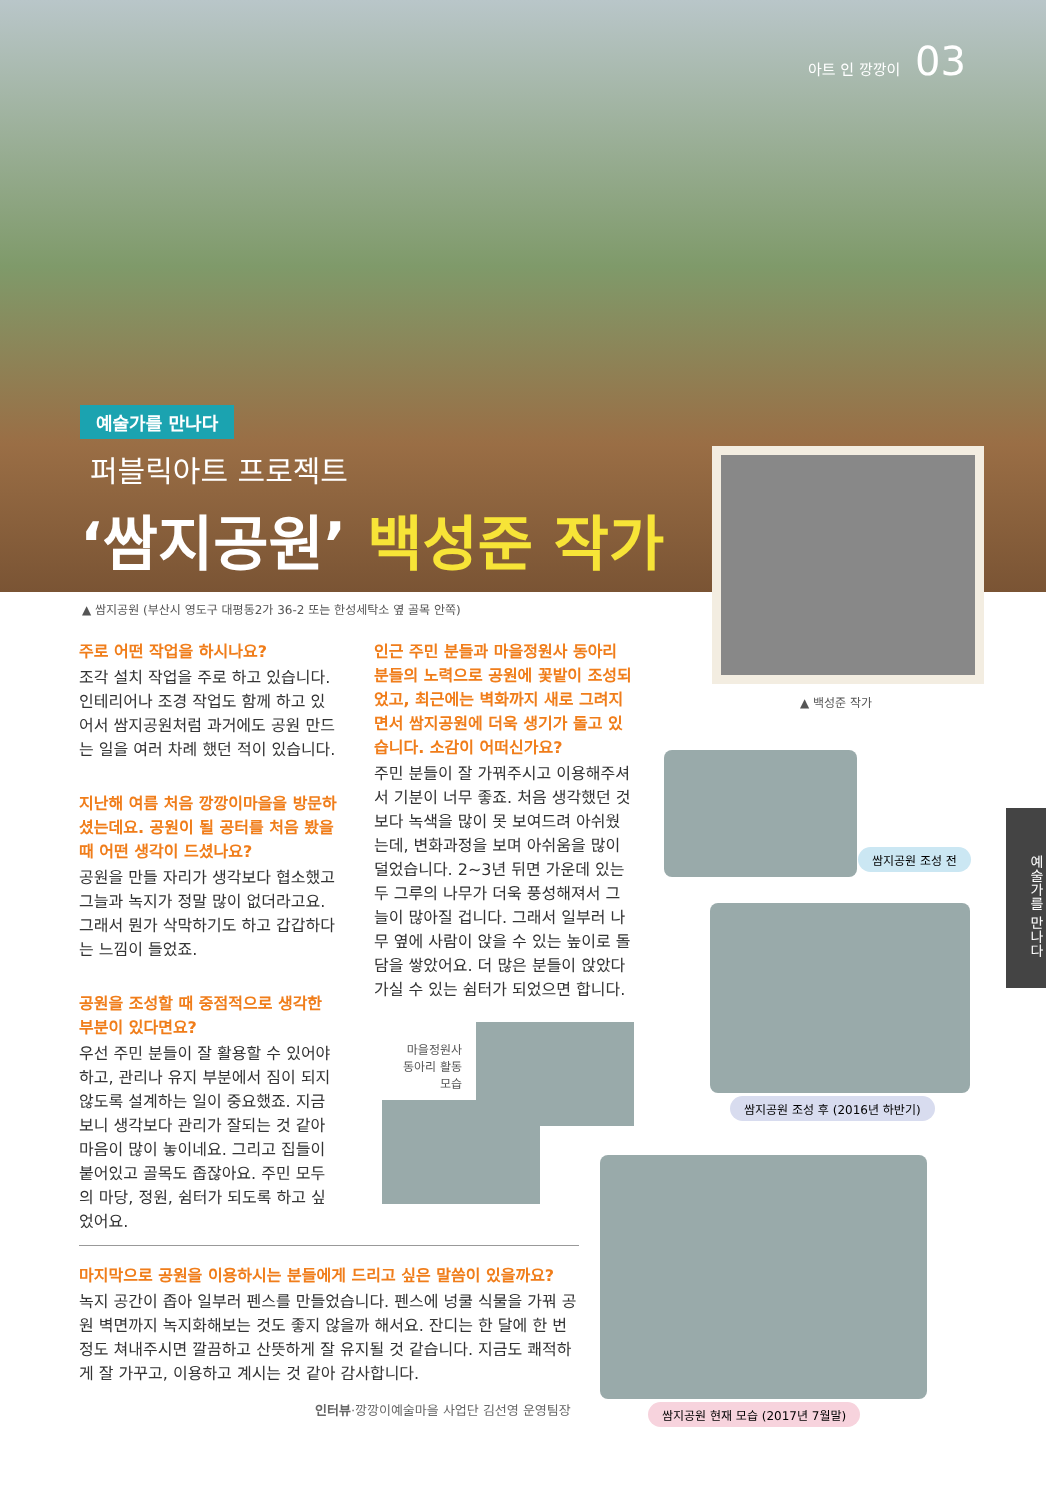아트 인 깡깡이 03
예술가를 만나다
퍼블릭아트 프로젝트
‘쌈지공원’ 백성준 작가
▲ 쌈지공원 (부산시 영도구 대평동2가 36-2 또는 한성세탁소 옆 골목 안쪽)
▲ 백성준 작가
주로 어떤 작업을 하시나요?
조각 설치 작업을 주로 하고 있습니다. 인테리어나 조경 작업도 함께 하고 있어서 쌈지공원처럼 과거에도 공원 만드는 일을 여러 차례 했던 적이 있습니다.
지난해 여름 처음 깡깡이마을을 방문하셨는데요. 공원이 될 공터를 처음 봤을 때 어떤 생각이 드셨나요?
공원을 만들 자리가 생각보다 협소했고 그늘과 녹지가 정말 많이 없더라고요. 그래서 뭔가 삭막하기도 하고 갑갑하다는 느낌이 들었죠.
공원을 조성할 때 중점적으로 생각한 부분이 있다면요?
우선 주민 분들이 잘 활용할 수 있어야 하고, 관리나 유지 부분에서 짐이 되지 않도록 설계하는 일이 중요했죠. 지금 보니 생각보다 관리가 잘되는 것 같아 마음이 많이 놓이네요. 그리고 집들이 붙어있고 골목도 좁잖아요. 주민 모두의 마당, 정원, 쉼터가 되도록 하고 싶었어요.
인근 주민 분들과 마을정원사 동아리 분들의 노력으로 공원에 꽃밭이 조성되었고, 최근에는 벽화까지 새로 그려지면서 쌈지공원에 더욱 생기가 돌고 있습니다. 소감이 어떠신가요?
주민 분들이 잘 가꿔주시고 이용해주셔서 기분이 너무 좋죠. 처음 생각했던 것보다 녹색을 많이 못 보여드려 아쉬웠는데, 변화과정을 보며 아쉬움을 많이 덜었습니다. 2~3년 뒤면 가운데 있는 두 그루의 나무가 더욱 풍성해져서 그늘이 많아질 겁니다. 그래서 일부러 나무 옆에 사람이 앉을 수 있는 높이로 돌담을 쌓았어요. 더 많은 분들이 앉았다 가실 수 있는 쉼터가 되었으면 합니다.
마을정원사 동아리 활동 모습
쌈지공원 조성 전
쌈지공원 조성 후 (2016년 하반기)
쌈지공원 현재 모습 (2017년 7월말)
예술가를 만나다
마지막으로 공원을 이용하시는 분들에게 드리고 싶은 말씀이 있을까요?
녹지 공간이 좁아 일부러 펜스를 만들었습니다. 펜스에 넝쿨 식물을 가꿔 공원 벽면까지 녹지화해보는 것도 좋지 않을까 해서요. 잔디는 한 달에 한 번 정도 쳐내주시면 깔끔하고 산뜻하게 잘 유지될 것 같습니다. 지금도 쾌적하게 잘 가꾸고, 이용하고 계시는 것 같아 감사합니다.
인터뷰·깡깡이예술마을 사업단 김선영 운영팀장